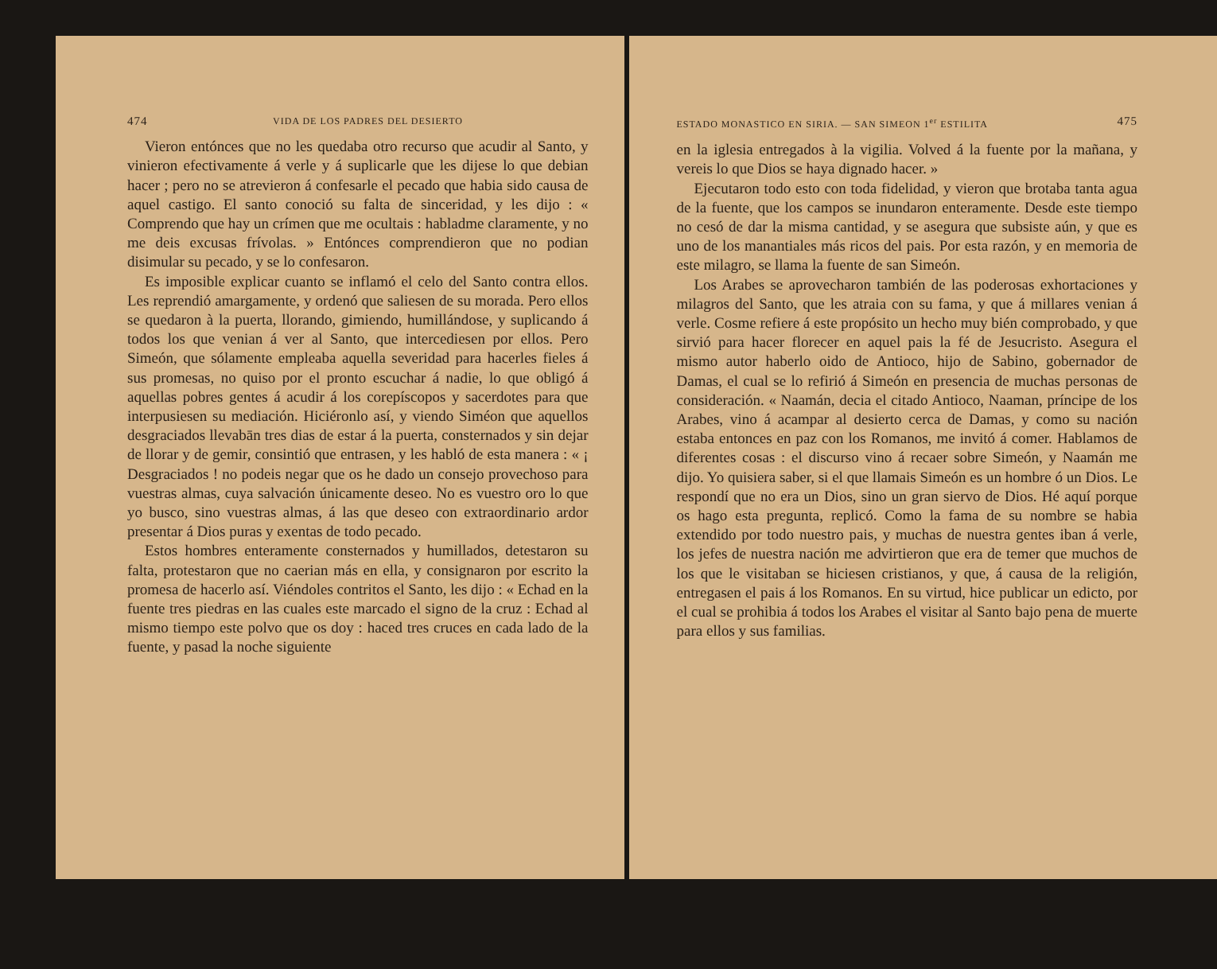474 VIDA DE LOS PADRES DEL DESIERTO
Vieron entónces que no les quedaba otro recurso que acudir al Santo, y vinieron efectivamente á verle y á suplicarle que les dijese lo que debian hacer ; pero no se atrevieron á confesarle el pecado que habia sido causa de aquel castigo. El santo conoció su falta de sinceridad, y les dijo : « Comprendo que hay un crímen que me ocultais : habladme claramente, y no me deis excusas frívolas. » Entónces comprendieron que no podian disimular su pecado, y se lo confesaron.
Es imposible explicar cuanto se inflamó el celo del Santo contra ellos. Les reprendió amargamente, y ordenó que saliesen de su morada. Pero ellos se quedaron à la puerta, llorando, gimiendo, humillándose, y suplicando á todos los que venian á ver al Santo, que intercediesen por ellos. Pero Simeón, que sólamente empleaba aquella severidad para hacerles fieles á sus promesas, no quiso por el pronto escuchar á nadie, lo que obligó á aquellas pobres gentes á acudir á los corepíscopos y sacerdotes para que interpusiesen su mediación. Hiciéronlo así, y viendo Siméon que aquellos desgraciados llevabān tres dias de estar á la puerta, consternados y sin dejar de llorar y de gemir, consintió que entrasen, y les habló de esta manera : « ¡ Desgraciados ! no podeis negar que os he dado un consejo provechoso para vuestras almas, cuya salvación únicamente deseo. No es vuestro oro lo que yo busco, sino vuestras almas, á las que deseo con extraordinario ardor presentar á Dios puras y exentas de todo pecado.
Estos hombres enteramente consternados y humillados, detestaron su falta, protestaron que no caerian más en ella, y consignaron por escrito la promesa de hacerlo así. Viéndoles contritos el Santo, les dijo : « Echad en la fuente tres piedras en las cuales este marcado el signo de la cruz : Echad al mismo tiempo este polvo que os doy : haced tres cruces en cada lado de la fuente, y pasad la noche siguiente
ESTADO MONASTICO EN SIRIA. — SAN SIMEON 1<sup>er</sup> ESTILITA 475
en la iglesia entregados à la vigilia. Volved á la fuente por la mañana, y vereis lo que Dios se haya dignado hacer. »
Ejecutaron todo esto con toda fidelidad, y vieron que brotaba tanta agua de la fuente, que los campos se inundaron enteramente. Desde este tiempo no cesó de dar la misma cantidad, y se asegura que subsiste aún, y que es uno de los manantiales más ricos del pais. Por esta razón, y en memoria de este milagro, se llama la fuente de san Simeón.
Los Arabes se aprovecharon también de las poderosas exhortaciones y milagros del Santo, que les atraia con su fama, y que á millares venian á verle. Cosme refiere á este propósito un hecho muy bién comprobado, y que sirvió para hacer florecer en aquel pais la fé de Jesucristo. Asegura el mismo autor haberlo oido de Antioco, hijo de Sabino, gobernador de Damas, el cual se lo refirió á Simeón en presencia de muchas personas de consideración. « Naamán, decia el citado Antioco, Naaman, príncipe de los Arabes, vino á acampar al desierto cerca de Damas, y como su nación estaba entonces en paz con los Romanos, me invitó á comer. Hablamos de diferentes cosas : el discurso vino á recaer sobre Simeón, y Naamán me dijo. Yo quisiera saber, si el que llamais Simeón es un hombre ó un Dios. Le respondí que no era un Dios, sino un gran siervo de Dios. Hé aquí porque os hago esta pregunta, replicó. Como la fama de su nombre se habia extendido por todo nuestro pais, y muchas de nuestra gentes iban á verle, los jefes de nuestra nación me advirtieron que era de temer que muchos de los que le visitaban se hiciesen cristianos, y que, á causa de la religión, entregasen el pais á los Romanos. En su virtud, hice publicar un edicto, por el cual se prohibia á todos los Arabes el visitar al Santo bajo pena de muerte para ellos y sus familias.